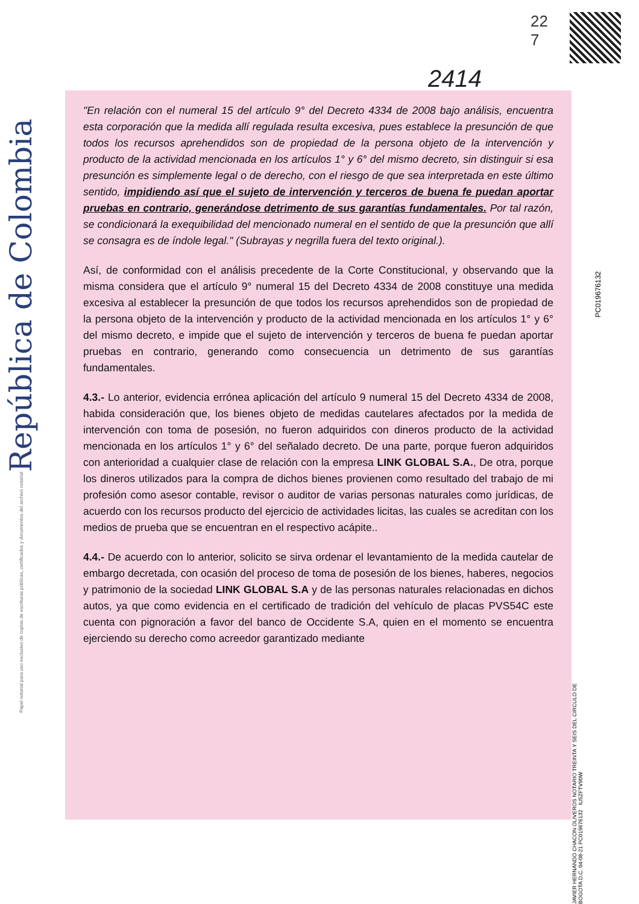República de Colombia
Papel notarial para uso exclusivo de copias de escrituras públicas, certificados y documentos del archivo notarial
22
7
2414
"En relación con el numeral 15 del artículo 9° del Decreto 4334 de 2008 bajo análisis, encuentra esta corporación que la medida allí regulada resulta excesiva, pues establece la presunción de que todos los recursos aprehendidos son de propiedad de la persona objeto de la intervención y producto de la actividad mencionada en los artículos 1° y 6° del mismo decreto, sin distinguir si esa presunción es simplemente legal o de derecho, con el riesgo de que sea interpretada en este último sentido, impidiendo así que el sujeto de intervención y terceros de buena fe puedan aportar pruebas en contrario, generándose detrimento de sus garantías fundamentales. Por tal razón, se condicionará la exequibilidad del mencionado numeral en el sentido de que la presunción que allí se consagra es de índole legal." (Subrayas y negrilla fuera del texto original.).
Así, de conformidad con el análisis precedente de la Corte Constitucional, y observando que la misma considera que el artículo 9° numeral 15 del Decreto 4334 de 2008 constituye una medida excesiva al establecer la presunción de que todos los recursos aprehendidos son de propiedad de la persona objeto de la intervención y producto de la actividad mencionada en los artículos 1° y 6° del mismo decreto, e impide que el sujeto de intervención y terceros de buena fe puedan aportar pruebas en contrario, generando como consecuencia un detrimento de sus garantías fundamentales.
4.3.- Lo anterior, evidencia errónea aplicación del artículo 9 numeral 15 del Decreto 4334 de 2008, habida consideración que, los bienes objeto de medidas cautelares afectados por la medida de intervención con toma de posesión, no fueron adquiridos con dineros producto de la actividad mencionada en los artículos 1° y 6° del señalado decreto. De una parte, porque fueron adquiridos con anterioridad a cualquier clase de relación con la empresa LINK GLOBAL S.A., De otra, porque los dineros utilizados para la compra de dichos bienes provienen como resultado del trabajo de mi profesión como asesor contable, revisor o auditor de varias personas naturales como jurídicas, de acuerdo con los recursos producto del ejercicio de actividades licitas, las cuales se acreditan con los medios de prueba que se encuentran en el respectivo acápite..
4.4.- De acuerdo con lo anterior, solicito se sirva ordenar el levantamiento de la medida cautelar de embargo decretada, con ocasión del proceso de toma de posesión de los bienes, haberes, negocios y patrimonio de la sociedad LINK GLOBAL S.A y de las personas naturales relacionadas en dichos autos, ya que como evidencia en el certificado de tradición del vehículo de placas PVS54C este cuenta con pignoración a favor del banco de Occidente S.A, quien en el momento se encuentra ejerciendo su derecho como acreedor garantizado mediante
PC019676132
JAVIER HERNANDO CHACON OLIVEROS NOTARIO TREINTA Y SEIS DEL CIRCULO DE BOGOTA D.C. 04-08-21 PC019676132 IU5ZFTV90W